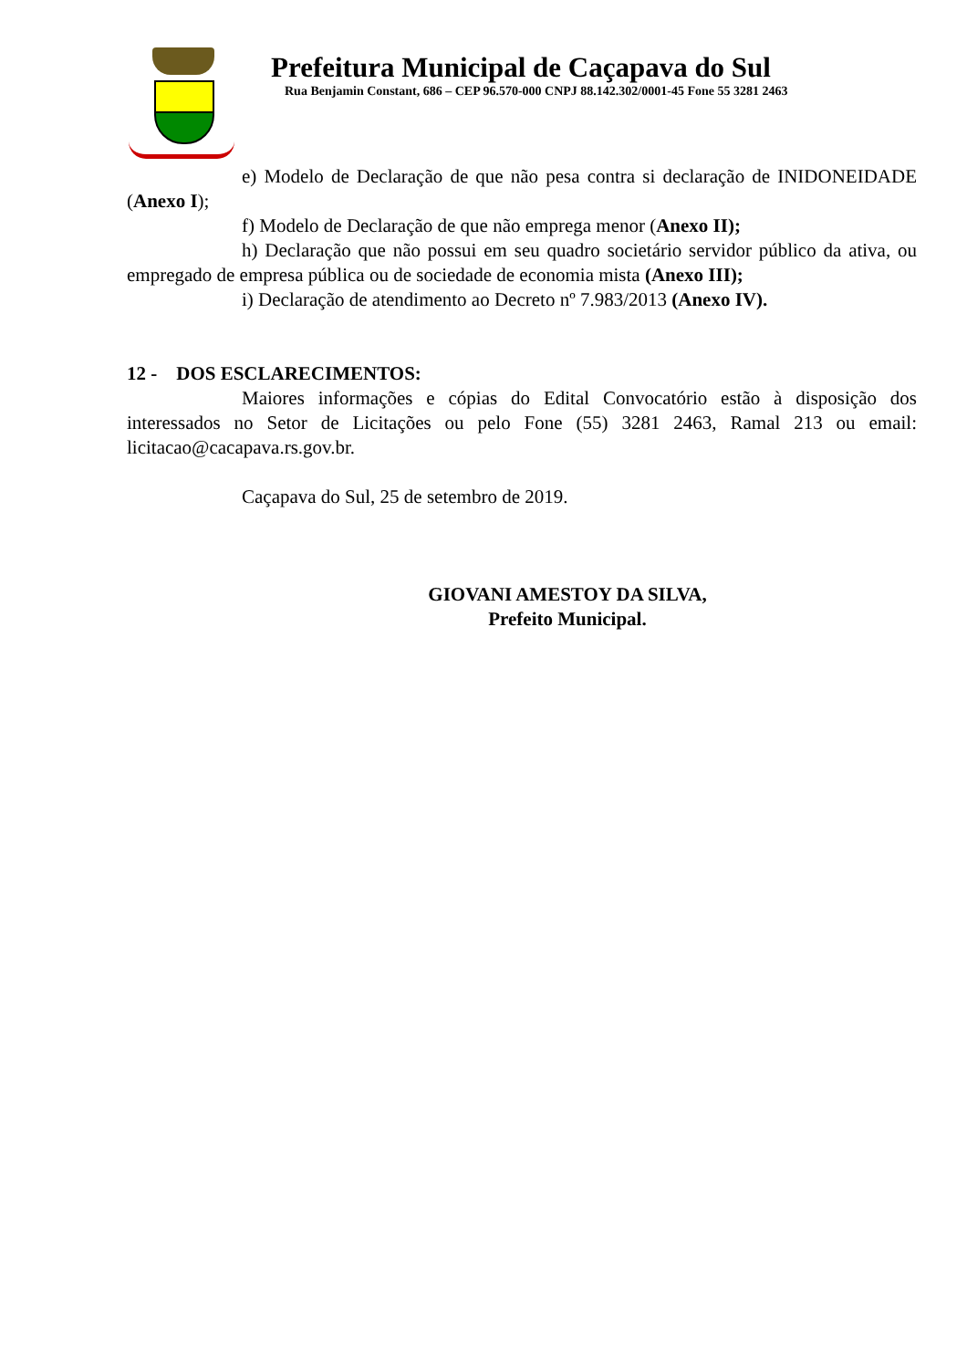Prefeitura Municipal de Caçapava do Sul
Rua Benjamin Constant, 686 – CEP 96.570-000 CNPJ 88.142.302/0001-45 Fone 55 3281 2463
e) Modelo de Declaração de que não pesa contra si declaração de INIDONEIDADE (Anexo I);
f) Modelo de Declaração de que não emprega menor (Anexo II);
h) Declaração que não possui em seu quadro societário servidor público da ativa, ou empregado de empresa pública ou de sociedade de economia mista (Anexo III);
i) Declaração de atendimento ao Decreto nº 7.983/2013 (Anexo IV).
12 - DOS ESCLARECIMENTOS:
Maiores informações e cópias do Edital Convocatório estão à disposição dos interessados no Setor de Licitações ou pelo Fone (55) 3281 2463, Ramal 213 ou email: licitacao@cacapava.rs.gov.br.
Caçapava do Sul, 25 de setembro de 2019.
GIOVANI AMESTOY DA SILVA,
Prefeito Municipal.